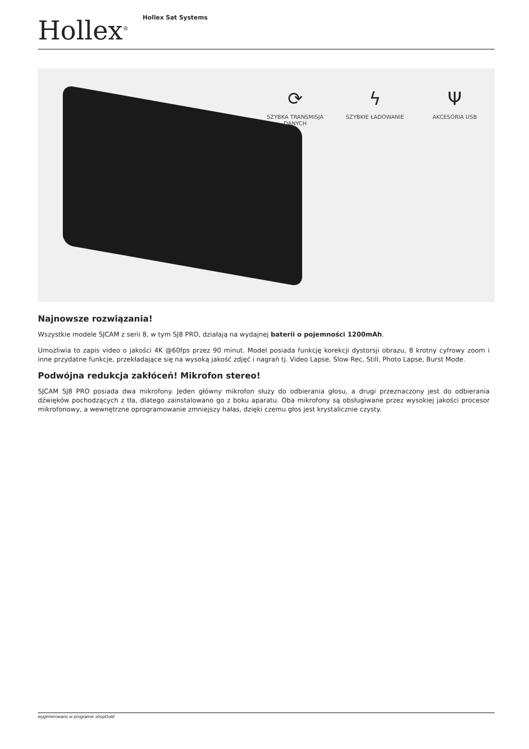Hollex<sup>®</sup>
Hollex Sat Systems
⟳
SZYBKA TRANSMISJA DANYCH
ϟ
SZYBKIE ŁADOWANIE
Ψ
AKCESORIA USB
Najnowsze rozwiązania!
Wszystkie modele SJCAM z serii 8, w tym SJ8 PRO, działają na wydajnej baterii o pojemności 1200mAh.
Umożliwia to zapis video o jakości 4K @60fps przez 90 minut. Model posiada funkcję korekcji dystorsji obrazu, 8 krotny cyfrowy zoom i inne przydatne funkcje, przekładające się na wysoką jakość zdjęć i nagrań tj. Video Lapse, Slow Rec, Still, Photo Lapse, Burst Mode.
Podwójna redukcja zakłóceń! Mikrofon stereo!
SJCAM SJ8 PRO posiada dwa mikrofony. Jeden główny mikrofon służy do odbierania głosu, a drugi przeznaczony jest do odbierania dźwięków pochodzących z tła, dlatego zainstalowano go z boku aparatu. Oba mikrofony są obsługiwane przez wysokiej jakości procesor mikrofonowy, a wewnętrzne oprogramowanie zmniejszy hałas, dzięki czemu głos jest krystalicznie czysty.
wygenerowano w programie shopGold